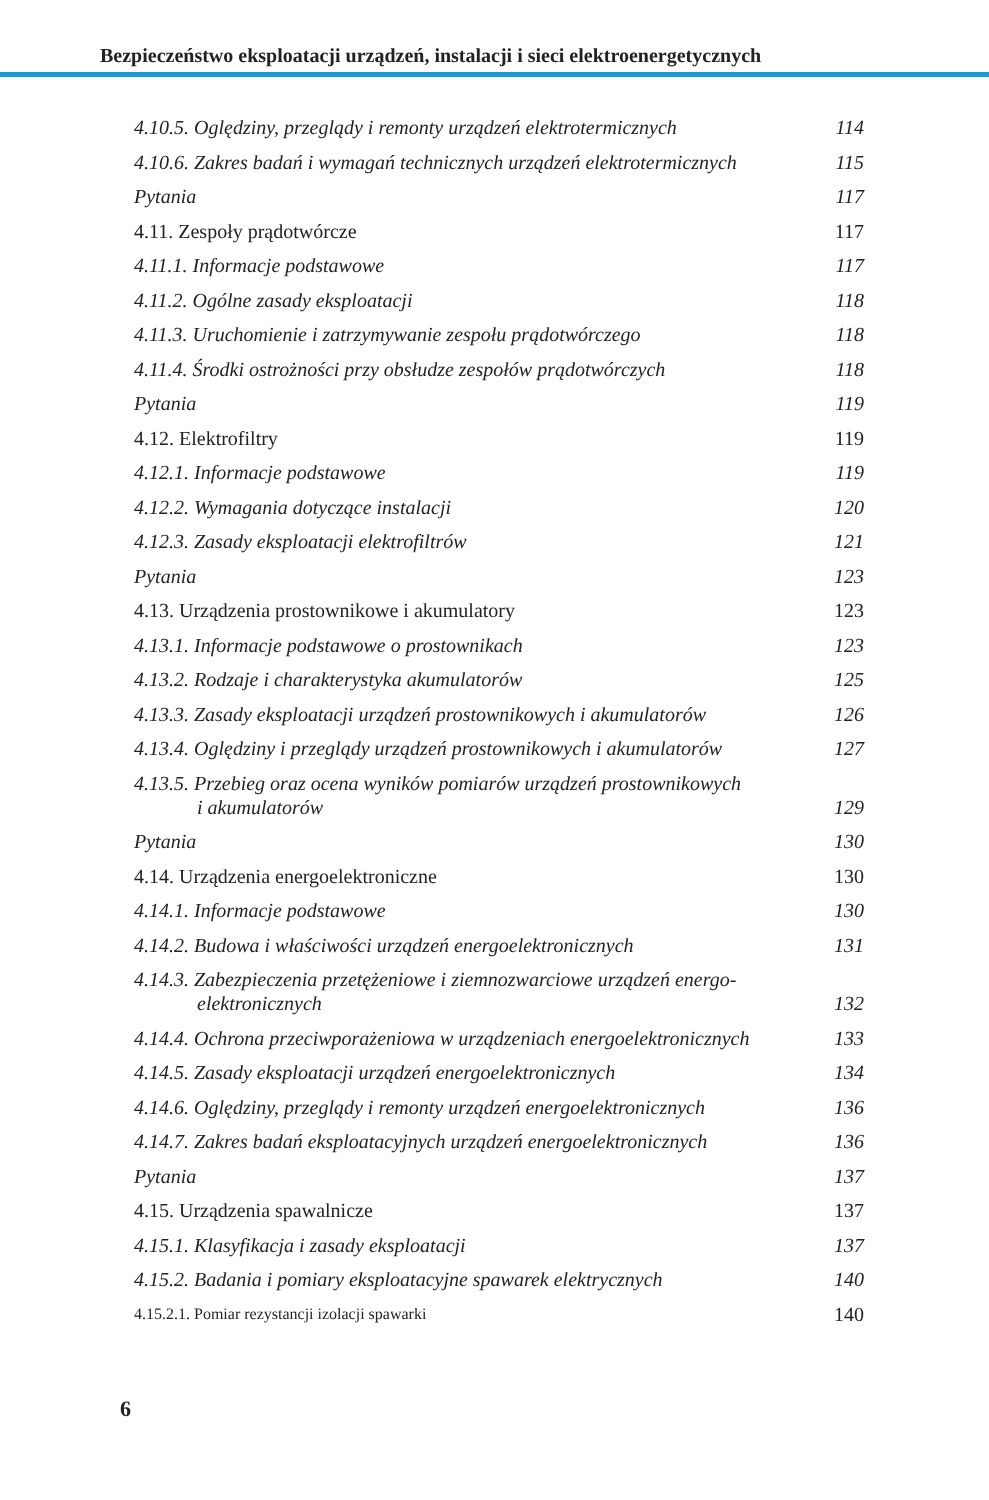Bezpieczeństwo eksploatacji urządzeń, instalacji i sieci elektroenergetycznych
4.10.5. Oględziny, przeglądy i remonty urządzeń elektrotermicznych 114
4.10.6. Zakres badań i wymagań technicznych urządzeń elektrotermicznych 115
Pytania 117
4.11. Zespoły prądotwórcze 117
4.11.1. Informacje podstawowe 117
4.11.2. Ogólne zasady eksploatacji 118
4.11.3. Uruchomienie i zatrzymywanie zespołu prądotwórczego 118
4.11.4. Środki ostrożności przy obsłudze zespołów prądotwórczych 118
Pytania 119
4.12. Elektrofiltry 119
4.12.1. Informacje podstawowe 119
4.12.2. Wymagania dotyczące instalacji 120
4.12.3. Zasady eksploatacji elektrofiltrów 121
Pytania 123
4.13. Urządzenia prostownikowe i akumulatory 123
4.13.1. Informacje podstawowe o prostownikach 123
4.13.2. Rodzaje i charakterystyka akumulatorów 125
4.13.3. Zasady eksploatacji urządzeń prostownikowych i akumulatorów 126
4.13.4. Oględziny i przeglądy urządzeń prostownikowych i akumulatorów 127
4.13.5. Przebieg oraz ocena wyników pomiarów urządzeń prostownikowych
i akumulatorów 129
Pytania 130
4.14. Urządzenia energoelektroniczne 130
4.14.1. Informacje podstawowe 130
4.14.2. Budowa i właściwości urządzeń energoelektronicznych 131
4.14.3. Zabezpieczenia przetężeniowe i ziemnozwarciowe urządzeń energo-
elektronicznych 132
4.14.4. Ochrona przeciwporażeniowa w urządzeniach energoelektronicznych 133
4.14.5. Zasady eksploatacji urządzeń energoelektronicznych 134
4.14.6. Oględziny, przeglądy i remonty urządzeń energoelektronicznych 136
4.14.7. Zakres badań eksploatacyjnych urządzeń energoelektronicznych 136
Pytania 137
4.15. Urządzenia spawalnicze 137
4.15.1. Klasyfikacja i zasady eksploatacji 137
4.15.2. Badania i pomiary eksploatacyjne spawarek elektrycznych 140
4.15.2.1. Pomiar rezystancji izolacji spawarki 140
6